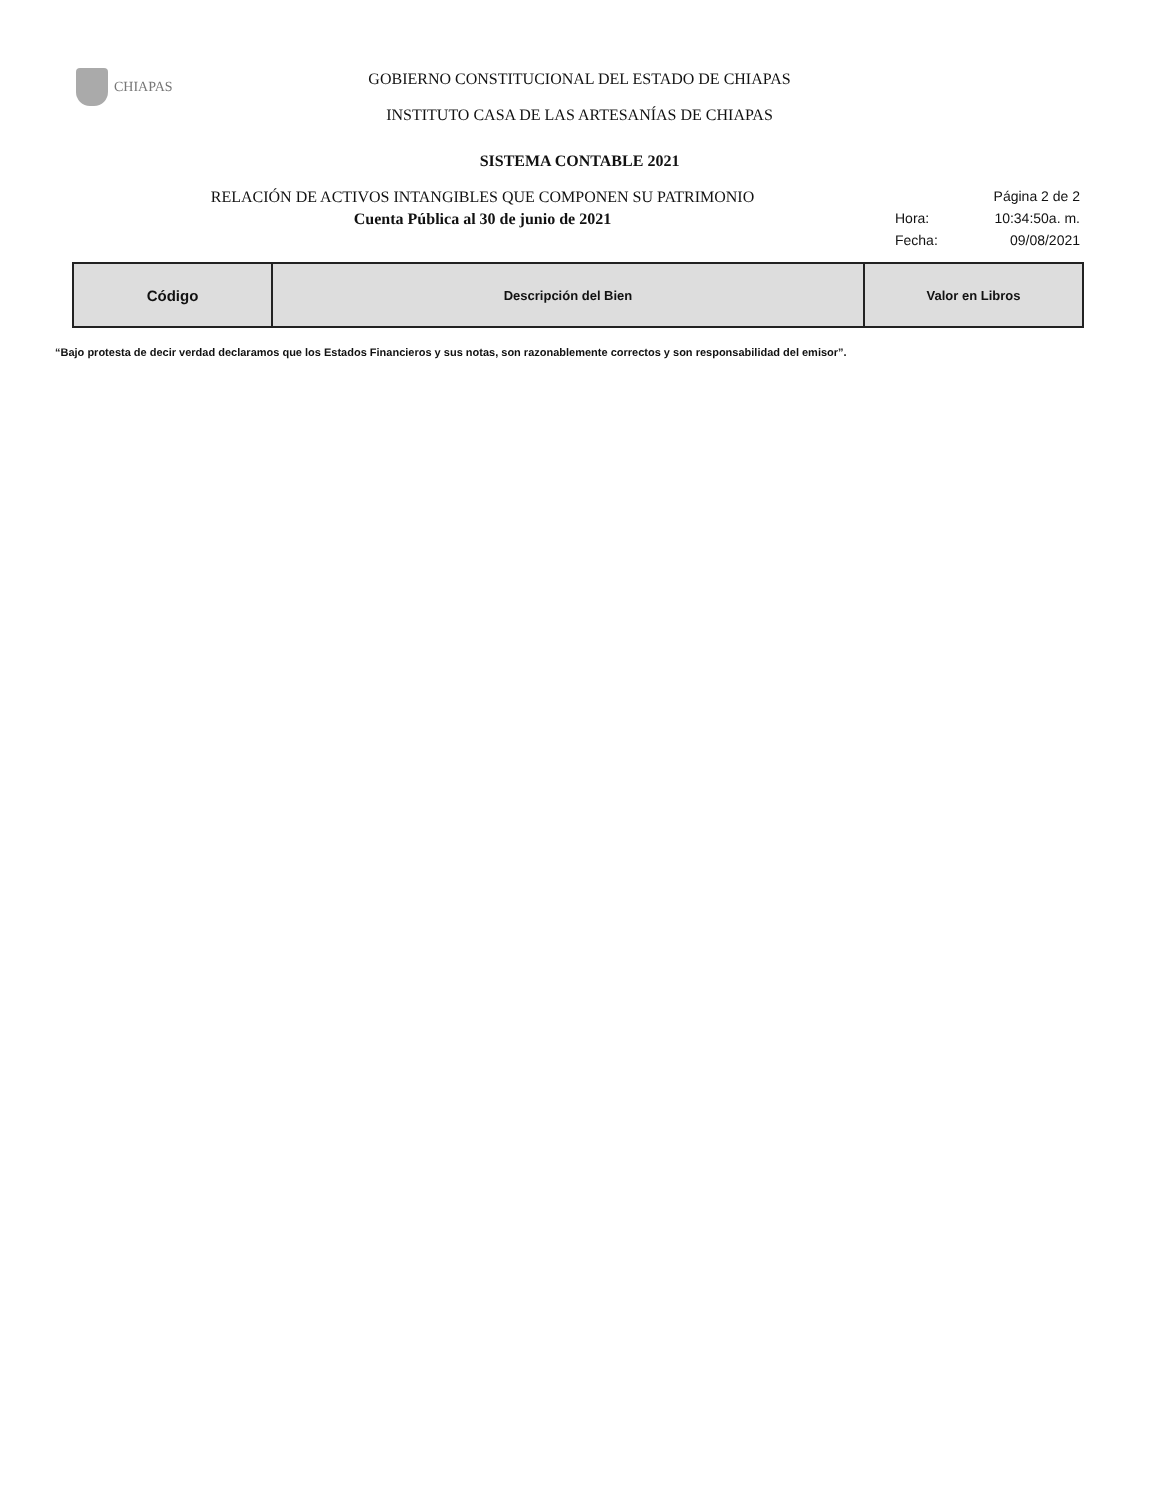CHIAPAS
GOBIERNO CONSTITUCIONAL DEL ESTADO DE CHIAPAS
INSTITUTO CASA DE LAS ARTESANÍAS DE CHIAPAS
SISTEMA CONTABLE 2021
RELACIÓN DE ACTIVOS INTANGIBLES QUE COMPONEN SU PATRIMONIO
Página 2 de 2
Cuenta Pública al 30 de junio de 2021
Hora: 10:34:50a. m.
Fecha: 09/08/2021
| Código | Descripción del Bien | Valor en Libros |
| --- | --- | --- |
“Bajo protesta de decir verdad declaramos que los Estados Financieros y sus notas, son razonablemente correctos y son responsabilidad del emisor”.